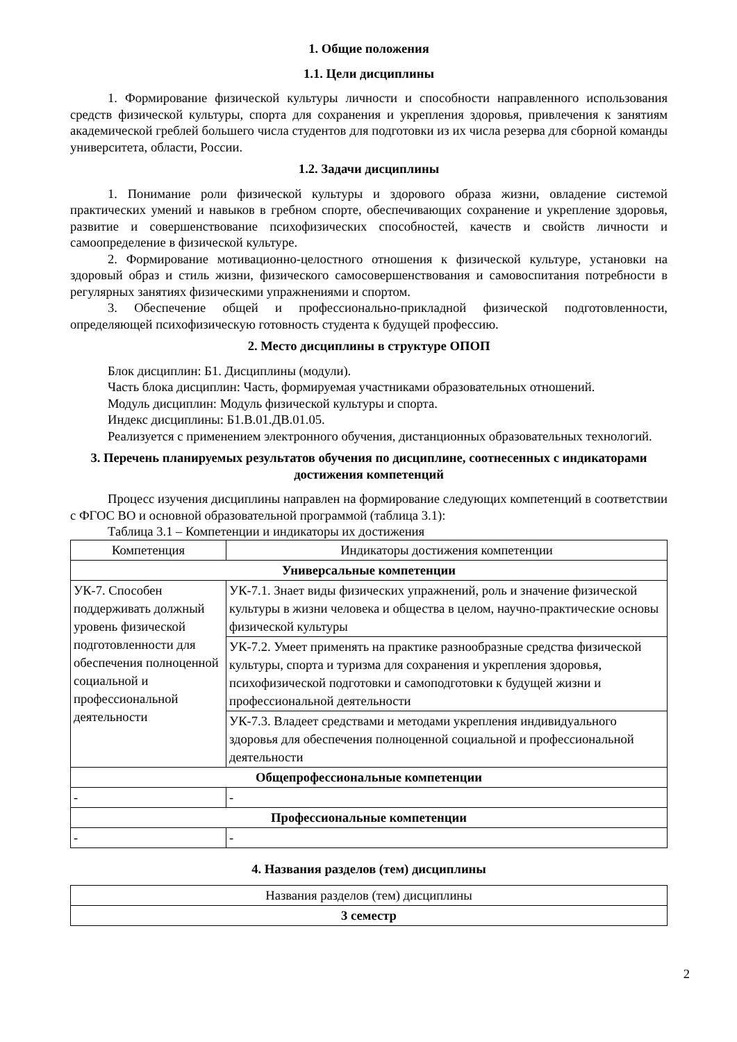1. Общие положения
1.1. Цели дисциплины
1. Формирование физической культуры личности и способности направленного использования средств физической культуры, спорта для сохранения и укрепления здоровья, привлечения к занятиям академической греблей большего числа студентов для подготовки из их числа резерва для сборной команды университета, области, России.
1.2. Задачи дисциплины
1. Понимание роли физической культуры и здорового образа жизни, овладение системой практических умений и навыков в гребном спорте, обеспечивающих сохранение и укрепление здоровья, развитие и совершенствование психофизических способностей, качеств и свойств личности и самоопределение в физической культуре.
2. Формирование мотивационно-целостного отношения к физической культуре, установки на здоровый образ и стиль жизни, физического самосовершенствования и самовоспитания потребности в регулярных занятиях физическими упражнениями и спортом.
3. Обеспечение общей и профессионально-прикладной физической подготовленности, определяющей психофизическую готовность студента к будущей профессию.
2. Место дисциплины в структуре ОПОП
Блок дисциплин: Б1. Дисциплины (модули).
Часть блока дисциплин: Часть, формируемая участниками образовательных отношений.
Модуль дисциплин: Модуль физической культуры и спорта.
Индекс дисциплины: Б1.В.01.ДВ.01.05.
Реализуется с применением электронного обучения, дистанционных образовательных технологий.
3. Перечень планируемых результатов обучения по дисциплине, соотнесенных с индикаторами достижения компетенций
Процесс изучения дисциплины направлен на формирование следующих компетенций в соответствии с ФГОС ВО и основной образовательной программой (таблица 3.1):
Таблица 3.1 – Компетенции и индикаторы их достижения
| Компетенция | Индикаторы достижения компетенции |
| --- | --- |
| Универсальные компетенции | |
| УК-7. Способен поддерживать должный уровень физической подготовленности для обеспечения полноценной социальной и профессиональной деятельности | УК-7.1. Знает виды физических упражнений, роль и значение физической культуры в жизни человека и общества в целом, научно-практические основы физической культуры |
| | УК-7.2. Умеет применять на практике разнообразные средства физической культуры, спорта и туризма для сохранения и укрепления здоровья, психофизической подготовки и самоподготовки к будущей жизни и профессиональной деятельности |
| | УК-7.3. Владеет средствами и методами укрепления индивидуального здоровья для обеспечения полноценной социальной и профессиональной деятельности |
| Общепрофессиональные компетенции | |
| - | - |
| Профессиональные компетенции | |
| - | - |
4. Названия разделов (тем) дисциплины
| Названия разделов (тем) дисциплины |
| --- |
| 3 семестр |
2